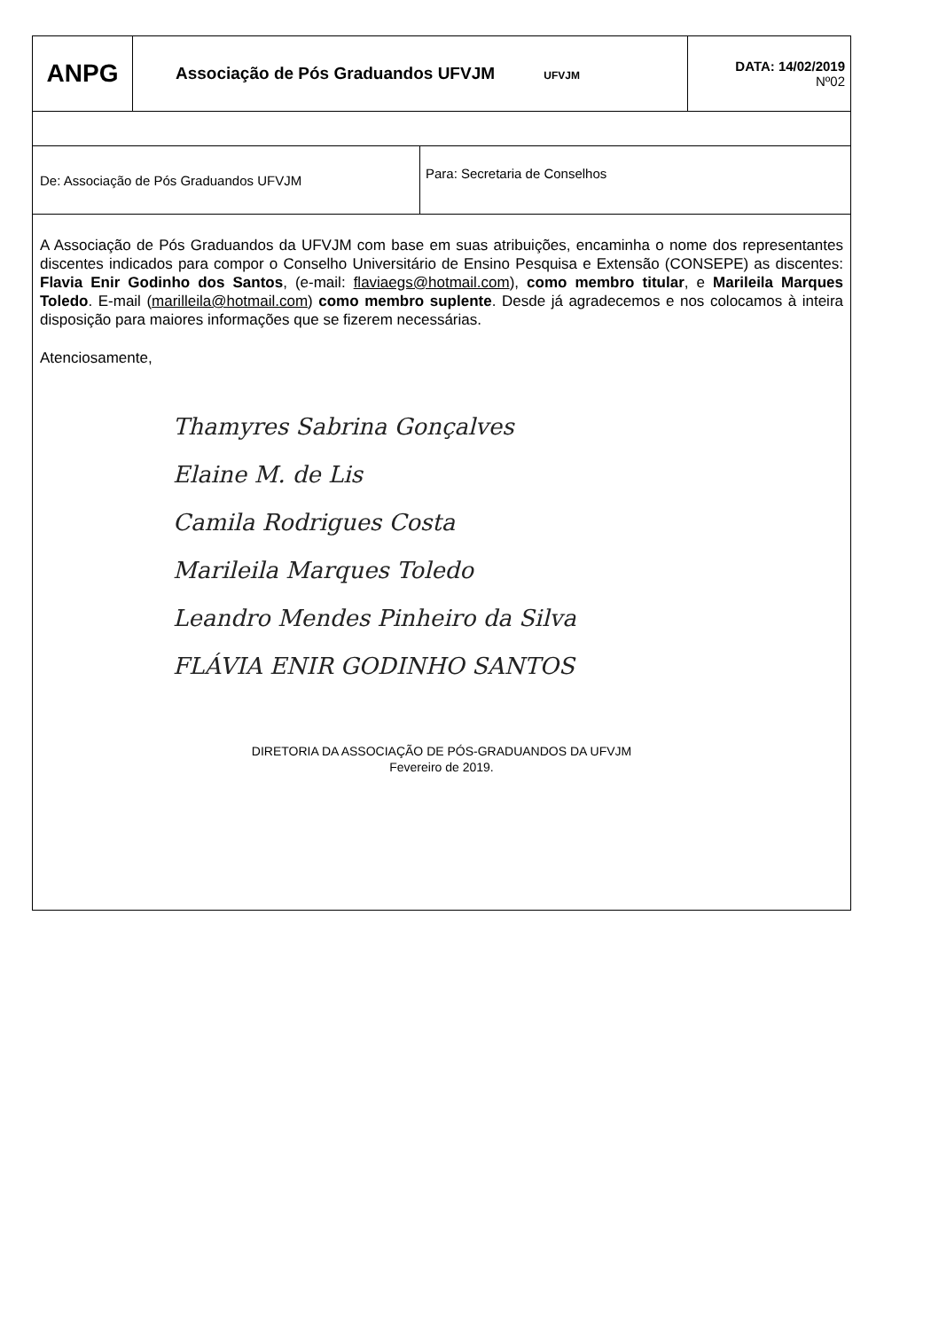| ANPG | Associação de Pós Graduandos UFVJM UFVJM | DATA: 14/02/2019 Nº02 |
| De: Associação de Pós Graduandos UFVJM | Para: Secretaria de Conselhos |
| A Associação de Pós Graduandos da UFVJM com base em suas atribuições, encaminha o nome dos representantes discentes indicados para compor o Conselho Universitário de Ensino Pesquisa e Extensão (CONSEPE) as discentes: Flavia Enir Godinho dos Santos , (e-mail: flaviaegs@hotmail.com ), como membro titular , e Marileila Marques Toledo . E-mail ( marilleila@hotmail.com ) como membro suplente . Desde já agradecemos e nos colocamos à inteira disposição para maiores informações que se fizerem necessárias. Atenciosamente, Thamyres Sabrina Gonçalves Elaine M. de Lis Camila Rodrigues Costa Marileila Marques Toledo Leandro Mendes Pinheiro da Silva FLÁVIA ENIR GODINHO SANTOS DIRETORIA DA ASSOCIAÇÃO DE PÓS-GRADUANDOS DA UFVJM Fevereiro de 2019. |